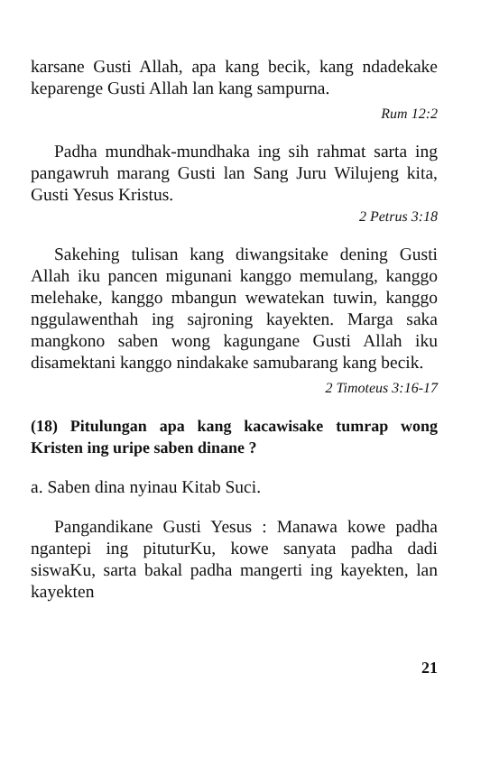karsane Gusti Allah, apa kang becik, kang ndadekake keparenge Gusti Allah lan kang sampurna.
Rum 12:2
Padha mundhak-mundhaka ing sih rahmat sarta ing pangawruh marang Gusti lan Sang Juru Wilujeng kita, Gusti Yesus Kristus.
2 Petrus 3:18
Sakehing tulisan kang diwangsitake dening Gusti Allah iku pancen migunani kanggo memulang, kanggo melehake, kanggo mbangun wewatekan tuwin, kanggo nggulawenthah ing sajroning kayekten. Marga saka mangkono saben wong kagungane Gusti Allah iku disamektani kanggo nindakake samubarang kang becik.
2 Timoteus 3:16-17
(18) Pitulungan apa kang kacawisake tumrap wong Kristen ing uripe saben dinane ?
a. Saben dina nyinau Kitab Suci.
Pangandikane Gusti Yesus : Manawa kowe padha ngantepi ing pituturKu, kowe sanyata padha dadi siswaKu, sarta bakal padha mangerti ing kayekten, lan kayekten
21